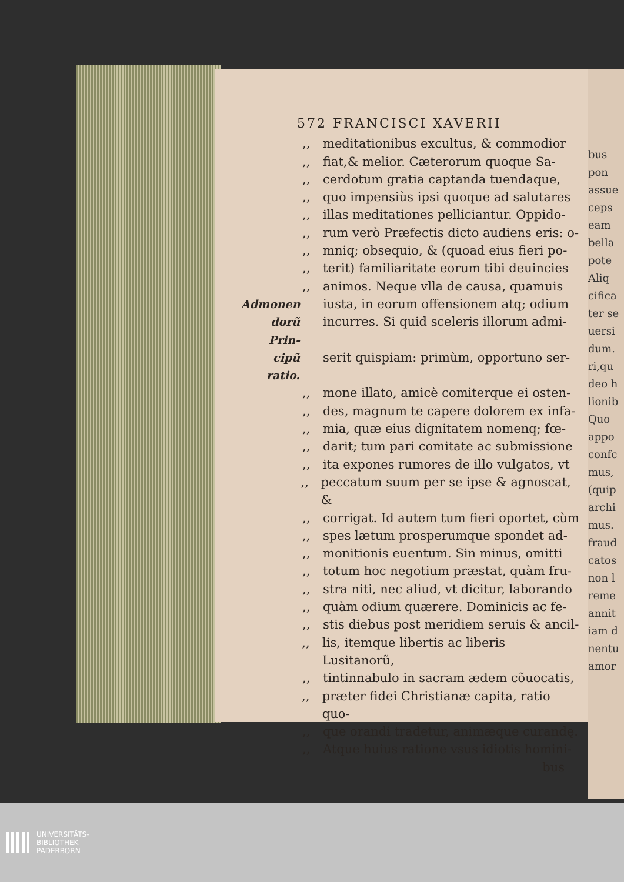bus
pon
assue
ceps
eam
bella
pote
Aliq
cifica
ter se
uersi
dum.
ri,qu
deo h
lionib
Quo
appo
confc
mus,
(quip
archi
mus.
fraud
catos
non l
reme
annit
iam d
nentu
amor
572 FRANCISCI XAVERII
,, meditationibus excultus, & commodior
,, fiat,& melior. Cæterorum quoque Sa-
,, cerdotum gratia captanda tuendaque,
,, quo impensiùs ipsi quoque ad salutares
,, illas meditationes pelliciantur. Oppido-
,, rum verò Præfectis dicto audiens eris: o-
,, mniq; obsequio, & (quoad eius fieri po-
,, terit) familiaritate eorum tibi deuincies
,, animos. Neque vlla de causa, quamuis
Admonen iusta, in eorum offensionem atq; odium
dorũ Prin- incurres. Si quid sceleris illorum admi-
cipũ ratio. serit quispiam: primùm, opportuno ser-
,, mone illato, amicè comiterque ei osten-
,, des, magnum te capere dolorem ex infa-
,, mia, quæ eius dignitatem nomenq; fœ-
,, darit; tum pari comitate ac submissione
,, ita expones rumores de illo vulgatos, vt
,, peccatum suum per se ipse & agnoscat, &
,, corrigat. Id autem tum fieri oportet, cùm
,, spes lætum prosperumque spondet ad-
,, monitionis euentum. Sin minus, omitti
,, totum hoc negotium præstat, quàm fru-
,, stra niti, nec aliud, vt dicitur, laborando
,, quàm odium quærere. Dominicis ac fe-
,, stis diebus post meridiem seruis & ancil-
,, lis, itemque libertis ac liberis Lusitanorũ,
,, tintinnabulo in sacram ædem cõuocatis,
,, præter fidei Christianæ capita, ratio quo-
,, que orandi tradetur, animæque curandę.
,, Atque huius ratione vsus idiotis homini-
bus
UNIVERSITÄTS-
BIBLIOTHEK
PADERBORN